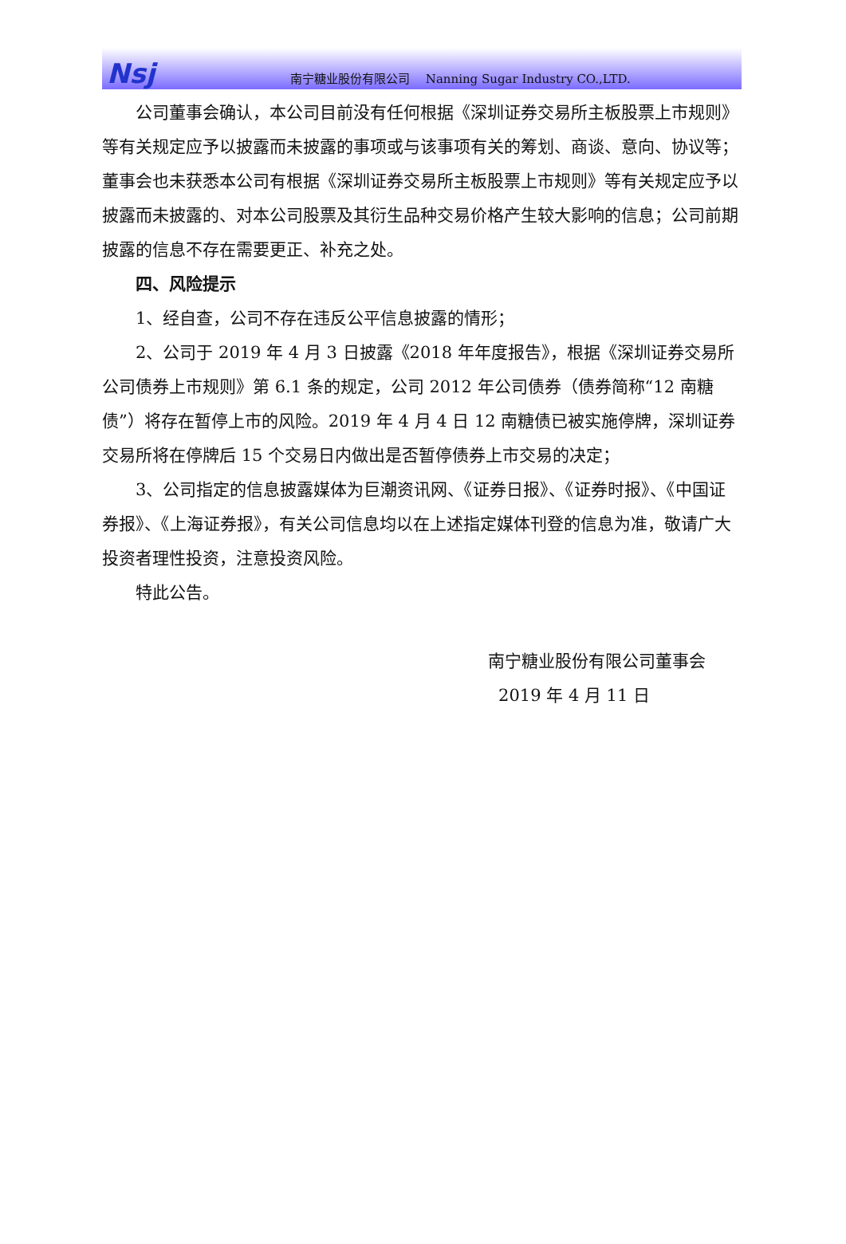Nsj
南宁糖业股份有限公司　 Nanning Sugar Industry CO.,LTD.
公司董事会确认，本公司目前没有任何根据《深圳证券交易所主板股票上市规则》等有关规定应予以披露而未披露的事项或与该事项有关的筹划、商谈、意向、协议等；董事会也未获悉本公司有根据《深圳证券交易所主板股票上市规则》等有关规定应予以披露而未披露的、对本公司股票及其衍生品种交易价格产生较大影响的信息；公司前期披露的信息不存在需要更正、补充之处。
四、风险提示
1、经自查，公司不存在违反公平信息披露的情形；
2、公司于 2019 年 4 月 3 日披露《2018 年年度报告》，根据《深圳证券交易所公司债券上市规则》第 6.1 条的规定，公司 2012 年公司债券（债券简称“12 南糖债”）将存在暂停上市的风险。2019 年 4 月 4 日 12 南糖债已被实施停牌，深圳证券交易所将在停牌后 15 个交易日内做出是否暂停债券上市交易的决定；
3、公司指定的信息披露媒体为巨潮资讯网、《证券日报》、《证券时报》、《中国证券报》、《上海证券报》，有关公司信息均以在上述指定媒体刊登的信息为准，敬请广大投资者理性投资，注意投资风险。
特此公告。
南宁糖业股份有限公司董事会
2019 年 4 月 11 日